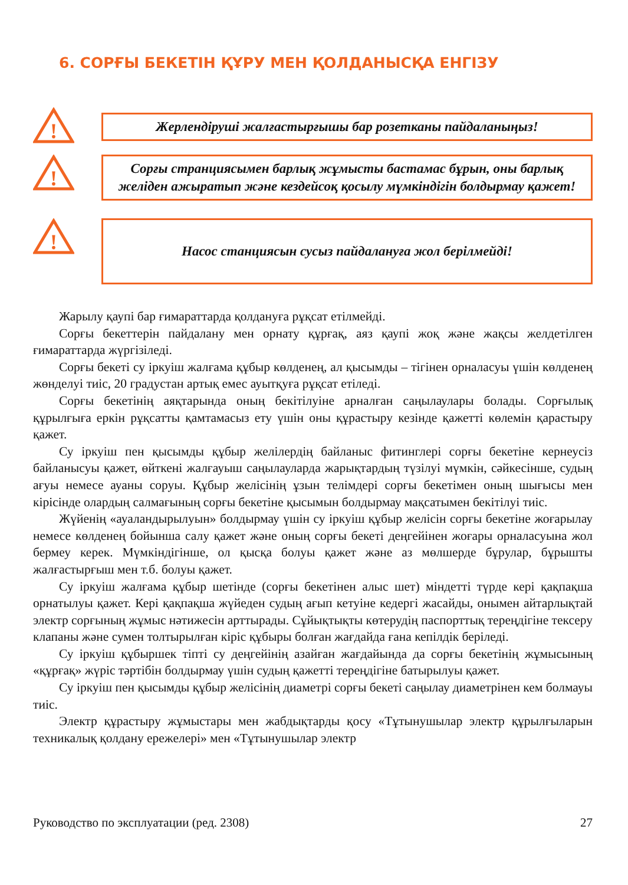6. СОРҒЫ БЕКЕТІН ҚҰРУ МЕН ҚОЛДАНЫСҚА ЕНГІЗУ
!
Жерлендіруші жалғастырғышы бар розетканы пайдаланыңыз!
!
Сорғы странциясымен барлық жұмысты бастамас бұрын, оны барлық желіден ажыратып және кездейсоқ қосылу мүмкіндігін болдырмау қажет!
!
Насос станциясын сусыз пайдалануға жол берілмейді!
Жарылу қаупі бар ғимараттарда қолдануға рұқсат етілмейді.
Сорғы бекеттерін пайдалану мен орнату құрғақ, аяз қаупі жоқ және жақсы желдетілген ғимараттарда жүргізіледі.
Сорғы бекеті су іркуіш жалғама құбыр көлденең, ал қысымды – тігінен орналасуы үшін көлденең жөнделуі тиіс, 20 градустан артық емес ауытқуға рұқсат етіледі.
Сорғы бекетінің аяқтарында оның бекітілуіне арналған саңылаулары болады. Сорғылық құрылғыға еркін рұқсатты қамтамасыз ету үшін оны құрастыру кезінде қажетті көлемін қарастыру қажет.
Су іркуіш пен қысымды құбыр желілердің байланыс фитинглері сорғы бекетіне кернеусіз байланысуы қажет, өйткені жалғауыш саңылауларда жарықтардың түзілуі мүмкін, сәйкесінше, судың ағуы немесе ауаны соруы. Құбыр желісінің ұзын телімдері сорғы бекетімен оның шығысы мен кірісінде олардың салмағының сорғы бекетіне қысымын болдырмау мақсатымен бекітілуі тиіс.
Жүйенің «ауаландырылуын» болдырмау үшін су іркуіш құбыр желісін сорғы бекетіне жоғарылау немесе көлденең бойынша салу қажет және оның сорғы бекеті деңгейінен жоғары орналасуына жол бермеу керек. Мүмкіндігінше, ол қысқа болуы қажет және аз мөлшерде бұрулар, бұрышты жалғастырғыш мен т.б. болуы қажет.
Су іркуіш жалғама құбыр шетінде (сорғы бекетінен алыс шет) міндетті түрде кері қақпақша орнатылуы қажет. Кері қақпақша жүйеден судың ағып кетуіне кедергі жасайды, онымен айтарлықтай электр сорғының жұмыс нәтижесін арттырады. Сұйықтықты көтерудің паспорттық тереңдігіне тексеру клапаны және сумен толтырылған кіріс құбыры болған жағдайда ғана кепілдік беріледі.
Су іркуіш құбыршек тіпті су деңгейінің азайған жағдайында да сорғы бекетінің жұмысының «құрғақ» жүріс тәртібін болдырмау үшін судың қажетті тереңдігіне батырылуы қажет.
Су іркуіш пен қысымды құбыр желісінің диаметрі сорғы бекеті саңылау диаметрінен кем болмауы тиіс.
Электр құрастыру жұмыстары мен жабдықтарды қосу «Тұтынушылар электр құрылғыларын техникалық қолдану ережелері» мен «Тұтынушылар электр
Руководство по эксплуатации (ред. 2308) 27